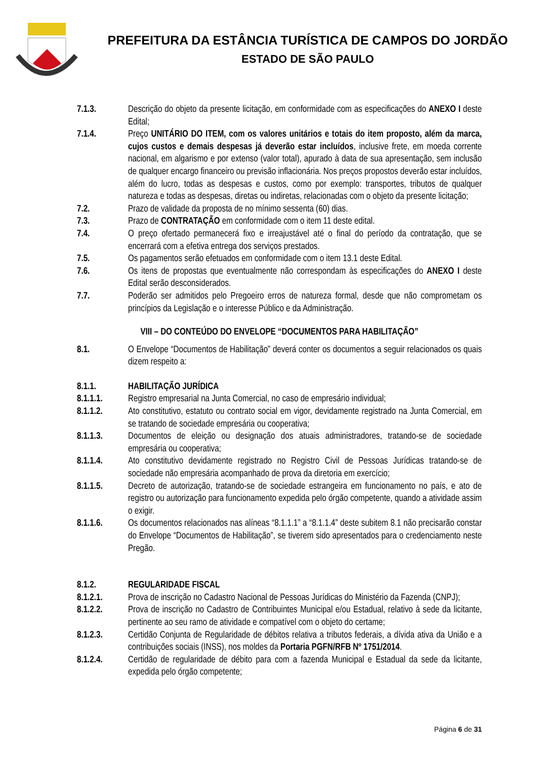PREFEITURA DA ESTÂNCIA TURÍSTICA DE CAMPOS DO JORDÃO
ESTADO DE SÃO PAULO
7.1.3. Descrição do objeto da presente licitação, em conformidade com as especificações do ANEXO I deste Edital;
7.1.4. Preço UNITÁRIO DO ITEM, com os valores unitários e totais do item proposto, além da marca, cujos custos e demais despesas já deverão estar incluídos, inclusive frete, em moeda corrente nacional, em algarismo e por extenso (valor total), apurado à data de sua apresentação, sem inclusão de qualquer encargo financeiro ou previsão inflacionária. Nos preços propostos deverão estar incluídos, além do lucro, todas as despesas e custos, como por exemplo: transportes, tributos de qualquer natureza e todas as despesas, diretas ou indiretas, relacionadas com o objeto da presente licitação;
7.2. Prazo de validade da proposta de no mínimo sessenta (60) dias.
7.3. Prazo de CONTRATAÇÃO em conformidade com o item 11 deste edital.
7.4. O preço ofertado permanecerá fixo e irreajustável até o final do período da contratação, que se encerrará com a efetiva entrega dos serviços prestados.
7.5. Os pagamentos serão efetuados em conformidade com o item 13.1 deste Edital.
7.6. Os itens de propostas que eventualmente não correspondam às especificações do ANEXO I deste Edital serão desconsiderados.
7.7. Poderão ser admitidos pelo Pregoeiro erros de natureza formal, desde que não comprometam os princípios da Legislação e o interesse Público e da Administração.
VIII – DO CONTEÚDO DO ENVELOPE “DOCUMENTOS PARA HABILITAÇÃO”
8.1. O Envelope “Documentos de Habilitação” deverá conter os documentos a seguir relacionados os quais dizem respeito a:
8.1.1. HABILITAÇÃO JURÍDICA
8.1.1.1. Registro empresarial na Junta Comercial, no caso de empresário individual;
8.1.1.2. Ato constitutivo, estatuto ou contrato social em vigor, devidamente registrado na Junta Comercial, em se tratando de sociedade empresária ou cooperativa;
8.1.1.3. Documentos de eleição ou designação dos atuais administradores, tratando-se de sociedade empresária ou cooperativa;
8.1.1.4. Ato constitutivo devidamente registrado no Registro Civil de Pessoas Jurídicas tratando-se de sociedade não empresária acompanhado de prova da diretoria em exercício;
8.1.1.5. Decreto de autorização, tratando-se de sociedade estrangeira em funcionamento no país, e ato de registro ou autorização para funcionamento expedida pelo órgão competente, quando a atividade assim o exigir.
8.1.1.6. Os documentos relacionados nas alíneas “8.1.1.1” a “8.1.1.4” deste subitem 8.1 não precisarão constar do Envelope “Documentos de Habilitação”, se tiverem sido apresentados para o credenciamento neste Pregão.
8.1.2. REGULARIDADE FISCAL
8.1.2.1. Prova de inscrição no Cadastro Nacional de Pessoas Jurídicas do Ministério da Fazenda (CNPJ);
8.1.2.2. Prova de inscrição no Cadastro de Contribuintes Municipal e/ou Estadual, relativo à sede da licitante, pertinente ao seu ramo de atividade e compatível com o objeto do certame;
8.1.2.3. Certidão Conjunta de Regularidade de débitos relativa a tributos federais, a dívida ativa da União e a contribuições sociais (INSS), nos moldes da Portaria PGFN/RFB Nº 1751/2014.
8.1.2.4. Certidão de regularidade de débito para com a fazenda Municipal e Estadual da sede da licitante, expedida pelo órgão competente;
Página 6 de 31